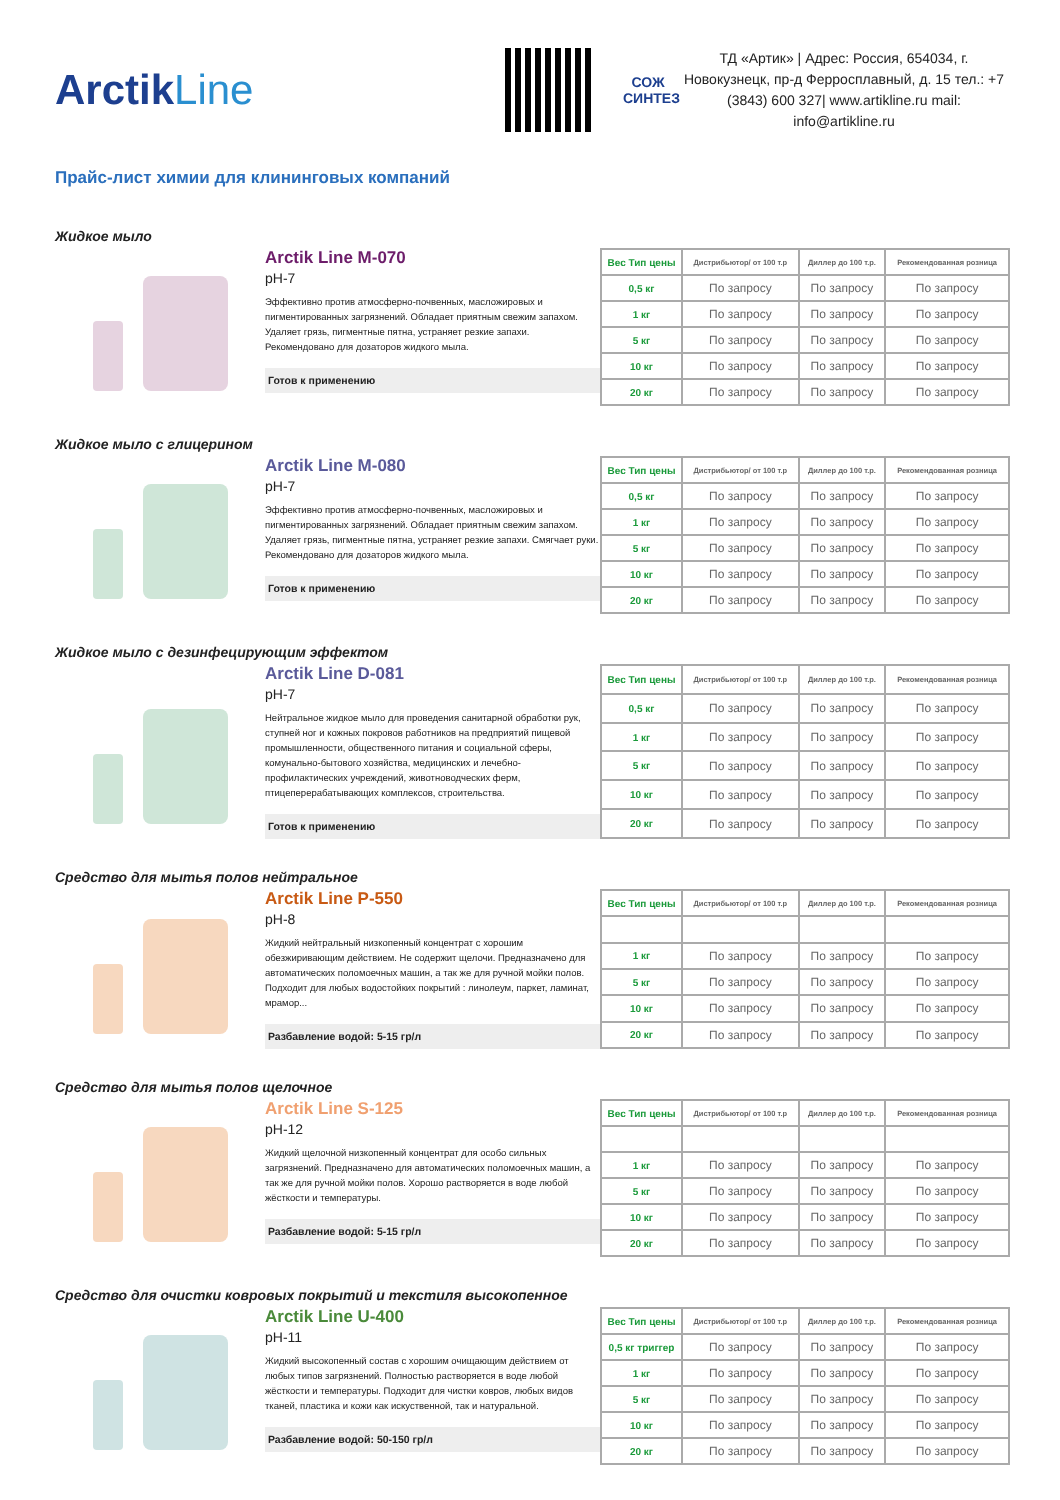ArctikLine
СОЖ
СИНТЕЗ
ТД «Артик» | Адрес: Россия, 654034, г. Новокузнецк, пр-д Ферросплавный, д. 15 тел.: +7 (3843) 600 327| www.artikline.ru mail: info@artikline.ru
Прайс-лист химии для клининговых компаний
Жидкое мыло
Arctik Line M-070
pH-7
Эффективно против атмосферно-почвенных, масложировых и пигментированных загрязнений. Обладает приятным свежим запахом. Удаляет грязь, пигментные пятна, устраняет резкие запахи. Рекомендовано для дозаторов жидкого мыла.
Готов к применению
| Вес Тип цены | Дистрибьютор/ от 100 т.р | Диллер до 100 т.р. | Рекомендованная розница |
| --- | --- | --- | --- |
| 0,5 кг | По запросу | По запросу | По запросу |
| 1 кг | По запросу | По запросу | По запросу |
| 5 кг | По запросу | По запросу | По запросу |
| 10 кг | По запросу | По запросу | По запросу |
| 20 кг | По запросу | По запросу | По запросу |
Жидкое мыло с глицерином
Arctik Line M-080
pH-7
Эффективно против атмосферно-почвенных, масложировых и пигментированных загрязнений. Обладает приятным свежим запахом. Удаляет грязь, пигментные пятна, устраняет резкие запахи. Смягчает руки. Рекомендовано для дозаторов жидкого мыла.
Готов к применению
| Вес Тип цены | Дистрибьютор/ от 100 т.р | Диллер до 100 т.р. | Рекомендованная розница |
| --- | --- | --- | --- |
| 0,5 кг | По запросу | По запросу | По запросу |
| 1 кг | По запросу | По запросу | По запросу |
| 5 кг | По запросу | По запросу | По запросу |
| 10 кг | По запросу | По запросу | По запросу |
| 20 кг | По запросу | По запросу | По запросу |
Жидкое мыло с дезинфецирующим эффектом
Arctik Line D-081
pH-7
Нейтральное жидкое мыло для проведения санитарной обработки рук, ступней ног и кожных покровов работников на предприятий пищевой промышленности, общественного питания и социальной сферы, комунально-бытового хозяйства, медицинских и лечебно-профилактических учреждений, животноводческих ферм, птицеперерабатывающих комплексов, строительства.
Готов к применению
| Вес Тип цены | Дистрибьютор/ от 100 т.р | Диллер до 100 т.р. | Рекомендованная розница |
| --- | --- | --- | --- |
| 0,5 кг | По запросу | По запросу | По запросу |
| 1 кг | По запросу | По запросу | По запросу |
| 5 кг | По запросу | По запросу | По запросу |
| 10 кг | По запросу | По запросу | По запросу |
| 20 кг | По запросу | По запросу | По запросу |
Средство для мытья полов нейтральное
Arctik Line P-550
pH-8
Жидкий нейтральный низкопенный концентрат с хорошим обезжиривающим действием. Не содержит щелочи. Предназначено для автоматических поломоечных машин, а так же для ручной мойки полов. Подходит для любых водостойких покрытий : линолеум, паркет, ламинат, мрамор...
Разбавление водой: 5-15 гр/л
| Вес Тип цены | Дистрибьютор/ от 100 т.р | Диллер до 100 т.р. | Рекомендованная розница |
| --- | --- | --- | --- |
| 1 кг | По запросу | По запросу | По запросу |
| 5 кг | По запросу | По запросу | По запросу |
| 10 кг | По запросу | По запросу | По запросу |
| 20 кг | По запросу | По запросу | По запросу |
Средство для мытья полов щелочное
Arctik Line S-125
pH-12
Жидкий щелочной низкопенный концентрат для особо сильных загрязнений. Предназначено для автоматических поломоечных машин, а так же для ручной мойки полов. Хорошо растворяется в воде любой жёсткости и температуры.
Разбавление водой: 5-15 гр/л
| Вес Тип цены | Дистрибьютор/ от 100 т.р | Диллер до 100 т.р. | Рекомендованная розница |
| --- | --- | --- | --- |
| 1 кг | По запросу | По запросу | По запросу |
| 5 кг | По запросу | По запросу | По запросу |
| 10 кг | По запросу | По запросу | По запросу |
| 20 кг | По запросу | По запросу | По запросу |
Средство для очистки ковровых покрытий и текстиля высокопенное
Arctik Line U-400
pH-11
Жидкий высокопенный состав с хорошим очищающим действием от любых типов загрязнений. Полностью растворяется в воде любой жёсткости и температуры. Подходит для чистки ковров, любых видов тканей, пластика и кожи как искуственной, так и натуральной.
Разбавление водой: 50-150 гр/л
| Вес Тип цены | Дистрибьютор/ от 100 т.р | Диллер до 100 т.р. | Рекомендованная розница |
| --- | --- | --- | --- |
| 0,5 кг триггер | По запросу | По запросу | По запросу |
| 1 кг | По запросу | По запросу | По запросу |
| 5 кг | По запросу | По запросу | По запросу |
| 10 кг | По запросу | По запросу | По запросу |
| 20 кг | По запросу | По запросу | По запросу |